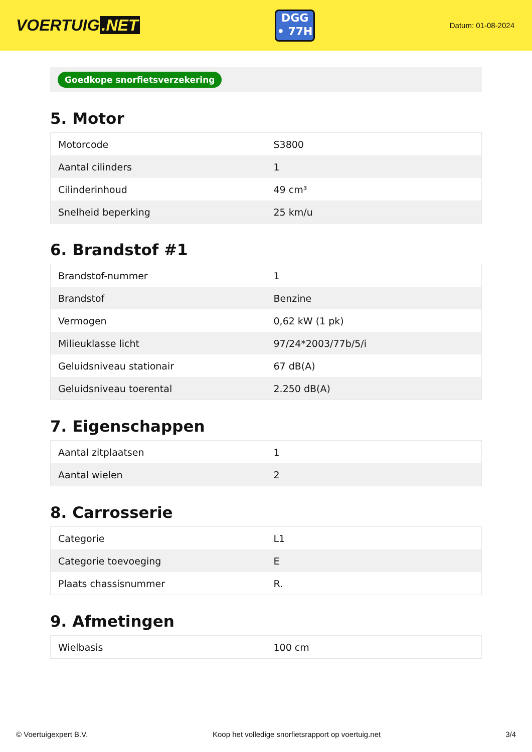VOERTUIG.NET
DGG
• 77H
Datum: 01-08-2024
Goedkope snorfietsverzekering
5. Motor
| Motorcode | S3800 |
| Aantal cilinders | 1 |
| Cilinderinhoud | 49 cm³ |
| Snelheid beperking | 25 km/u |
6. Brandstof #1
| Brandstof-nummer | 1 |
| Brandstof | Benzine |
| Vermogen | 0,62 kW (1 pk) |
| Milieuklasse licht | 97/24*2003/77b/5/i |
| Geluidsniveau stationair | 67 dB(A) |
| Geluidsniveau toerental | 2.250 dB(A) |
7. Eigenschappen
| Aantal zitplaatsen | 1 |
| Aantal wielen | 2 |
8. Carrosserie
| Categorie | L1 |
| Categorie toevoeging | E |
| Plaats chassisnummer | R. |
9. Afmetingen
| Wielbasis | 100 cm |
© Voertuigexpert B.V. Koop het volledige snorfietsrapport op voertuig.net 3/4